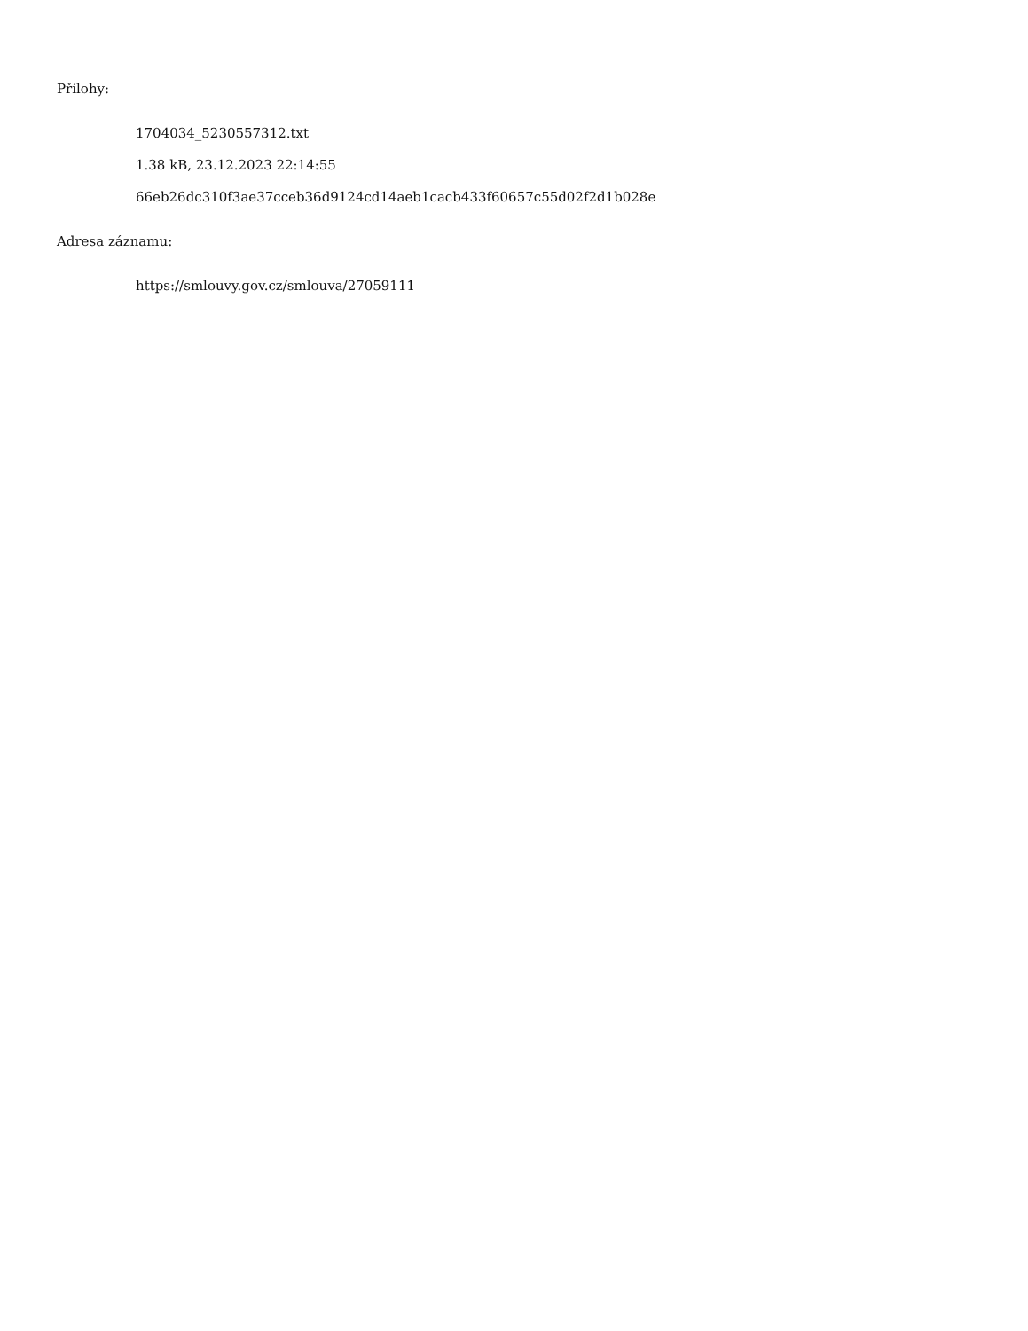Přílohy:
1704034_5230557312.txt
1.38 kB, 23.12.2023 22:14:55
66eb26dc310f3ae37cceb36d9124cd14aeb1cacb433f60657c55d02f2d1b028e
Adresa záznamu:
https://smlouvy.gov.cz/smlouva/27059111